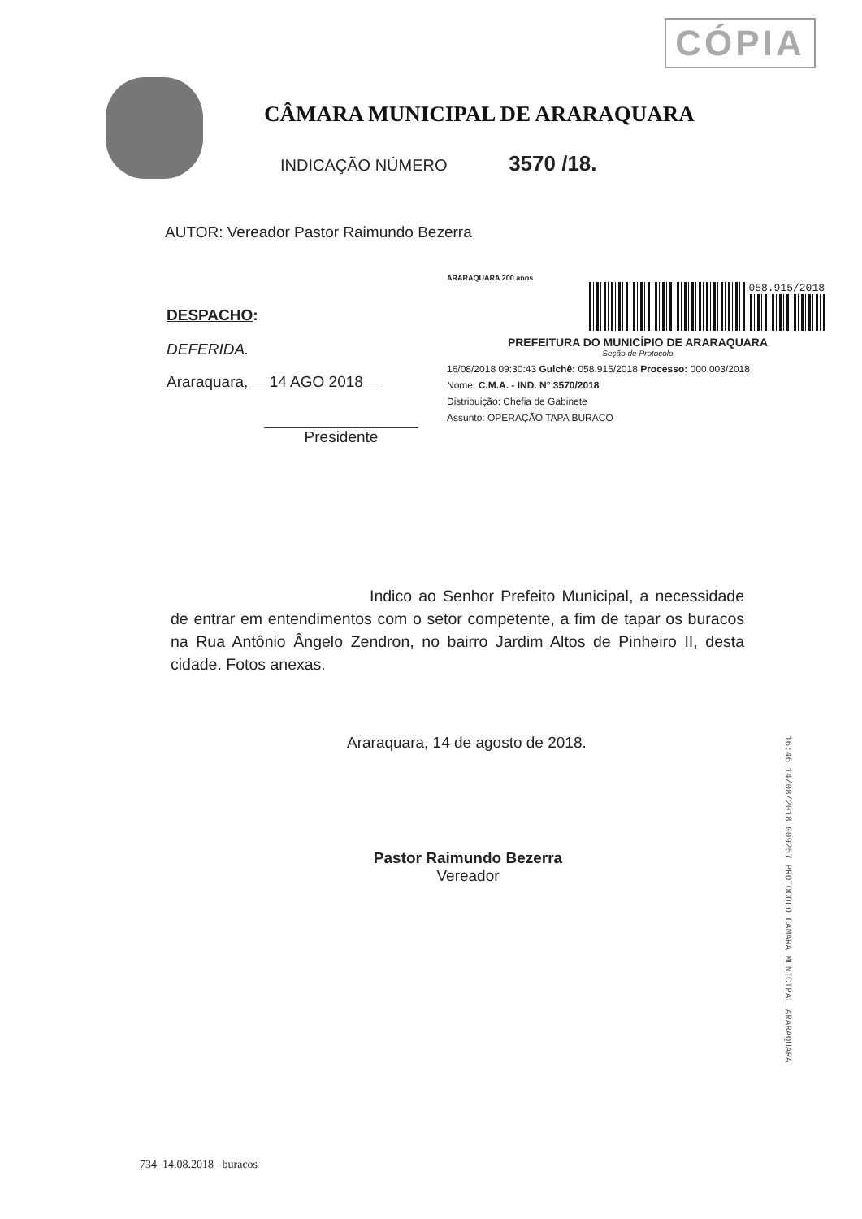CÓPIA
CÂMARA MUNICIPAL DE ARARAQUARA
INDICAÇÃO NÚMERO 3570 /18.
AUTOR: Vereador Pastor Raimundo Bezerra
DESPACHO:
DEFERIDA.
Araraquara, 14 AGO 2018
Presidente
ARARAQUARA 200 anos
058.915/2018
PREFEITURA DO MUNICÍPIO DE ARARAQUARA
Seção de Protocolo
16/08/2018 09:30:43 Gulchê: 058.915/2018 Processo: 000.003/2018
Nome: C.M.A. - IND. N° 3570/2018
Distribuição: Chefia de Gabinete
Assunto: OPERAÇÃO TAPA BURACO
Indico ao Senhor Prefeito Municipal, a necessidade de entrar em entendimentos com o setor competente, a fim de tapar os buracos na Rua Antônio Ângelo Zendron, no bairro Jardim Altos de Pinheiro II, desta cidade. Fotos anexas.
Araraquara, 14 de agosto de 2018.
Pastor Raimundo Bezerra
Vereador
16:46 14/08/2018 009257 PROTOCOLO CAMARA MUNICIPAL ARARAQUARA
734_14.08.2018_ buracos